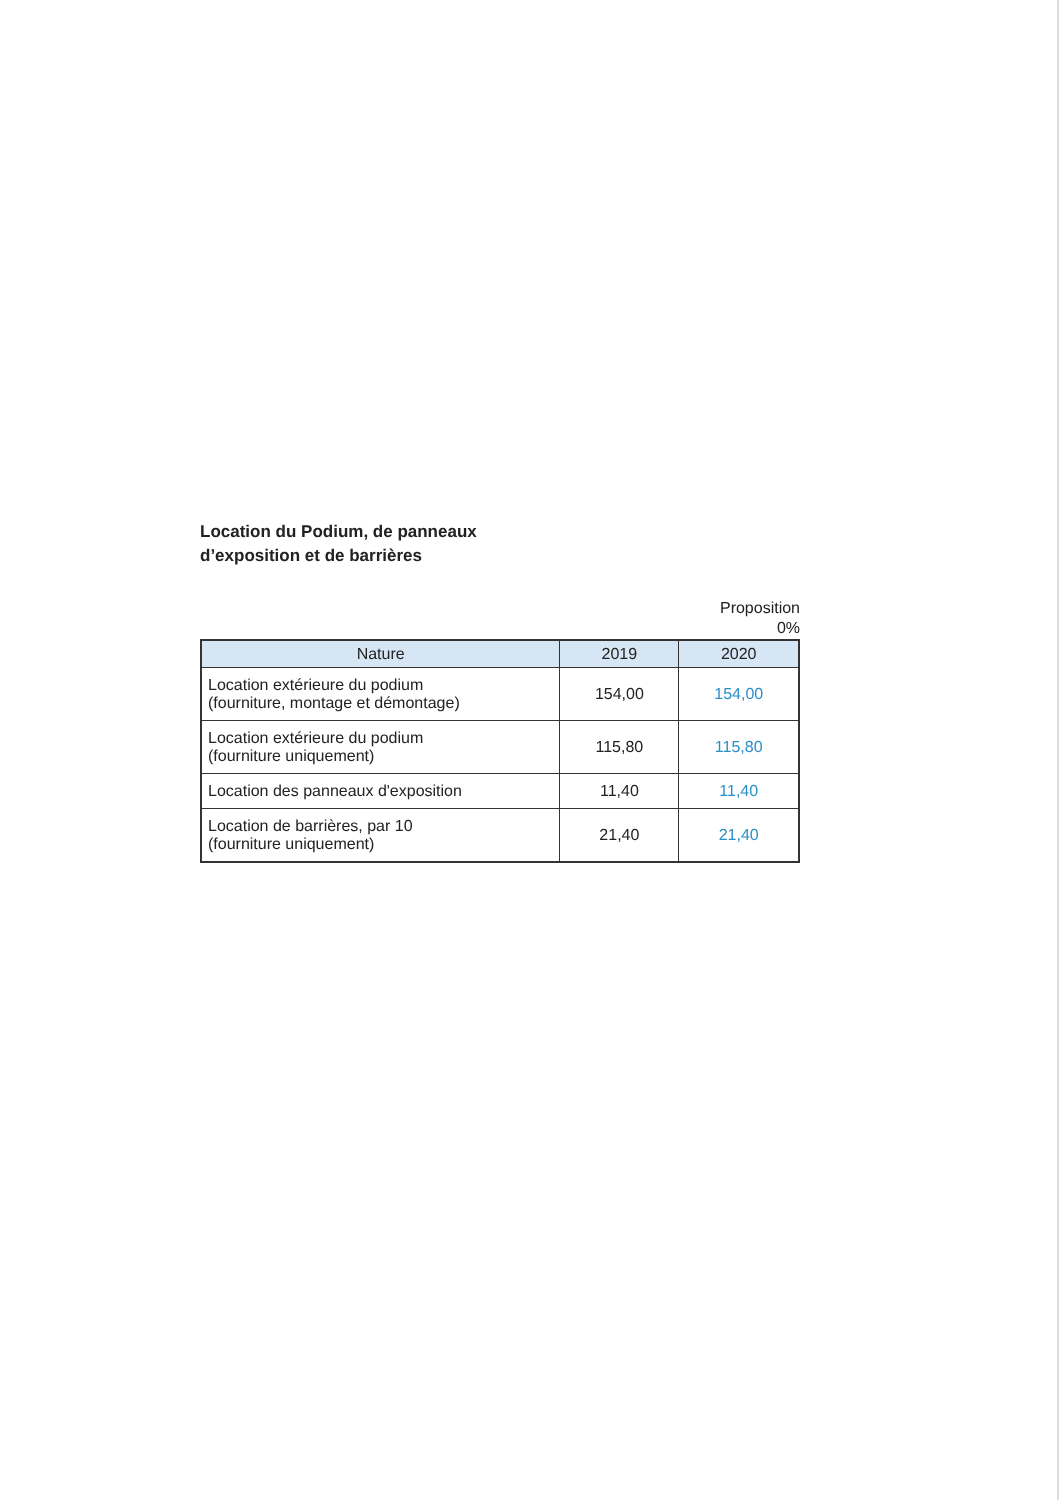Location du Podium, de panneaux
d’exposition et de barrières
Proposition
0%
| Nature | 2019 | 2020 |
| --- | --- | --- |
| Location extérieure du podium (fourniture, montage et démontage) | 154,00 | 154,00 |
| Location extérieure du podium (fourniture uniquement) | 115,80 | 115,80 |
| Location des panneaux d'exposition | 11,40 | 11,40 |
| Location de barrières, par 10 (fourniture uniquement) | 21,40 | 21,40 |